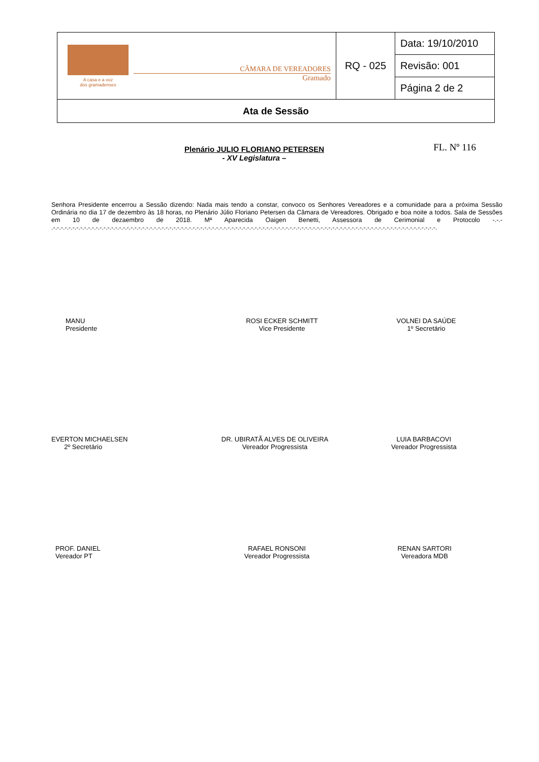| A casa e a voz dos gramadenses CÂMARA DE VEREADORES Gramado | RQ - 025 | Data: 19/10/2010 |
| | | Revisão: 001 |
| | | Página 2 de 2 |
| Ata de Sessão | | |
Plenário JULIO FLORIANO PETERSEN
- XV Legislatura –
FL. Nº 116
Senhora Presidente encerrou a Sessão dizendo: Nada mais tendo a constar, convoco os Senhores Vereadores e a comunidade para a próxima Sessão Ordinária no dia 17 de dezembro às 18 horas, no Plenário Júlio Floriano Petersen da Câmara de Vereadores. Obrigado e boa noite a todos. Sala de Sessões em 10 de dezaembro de 2018. Mª Aparecida Oaigen Benetti, Assessora de Cerimonial e Protocolo -.-.- .-.-.-.-.-.-.-.-.-.-.-.-.-.-.-.-.-.-.-.-.-.-.-.-.-.-.-.-.-.-.-.-.-.-.-.-.-.-.-.-.-.-.-.-.-.-.-.-.-.-.-.-.-.-.-.-.-.-.-.-.-.-.-.-.-.-.-.-.-.-.-.-.-.-.-.-.-.-.-.-.-.-.-.-.-.-.-.-.-.-.-.-.-.-.-.-.-.-.-.
MANU
Presidente
ROSI ECKER SCHMITT
Vice Presidente
VOLNEI DA SAÚDE
1º Secretário
EVERTON MICHAELSEN
2º Secretário
DR. UBIRATÃ ALVES DE OLIVEIRA
Vereador Progressista
LUIA BARBACOVI
Vereador Progressista
PROF. DANIEL
Vereador PT
RAFAEL RONSONI
Vereador Progressista
RENAN SARTORI
Vereadora MDB